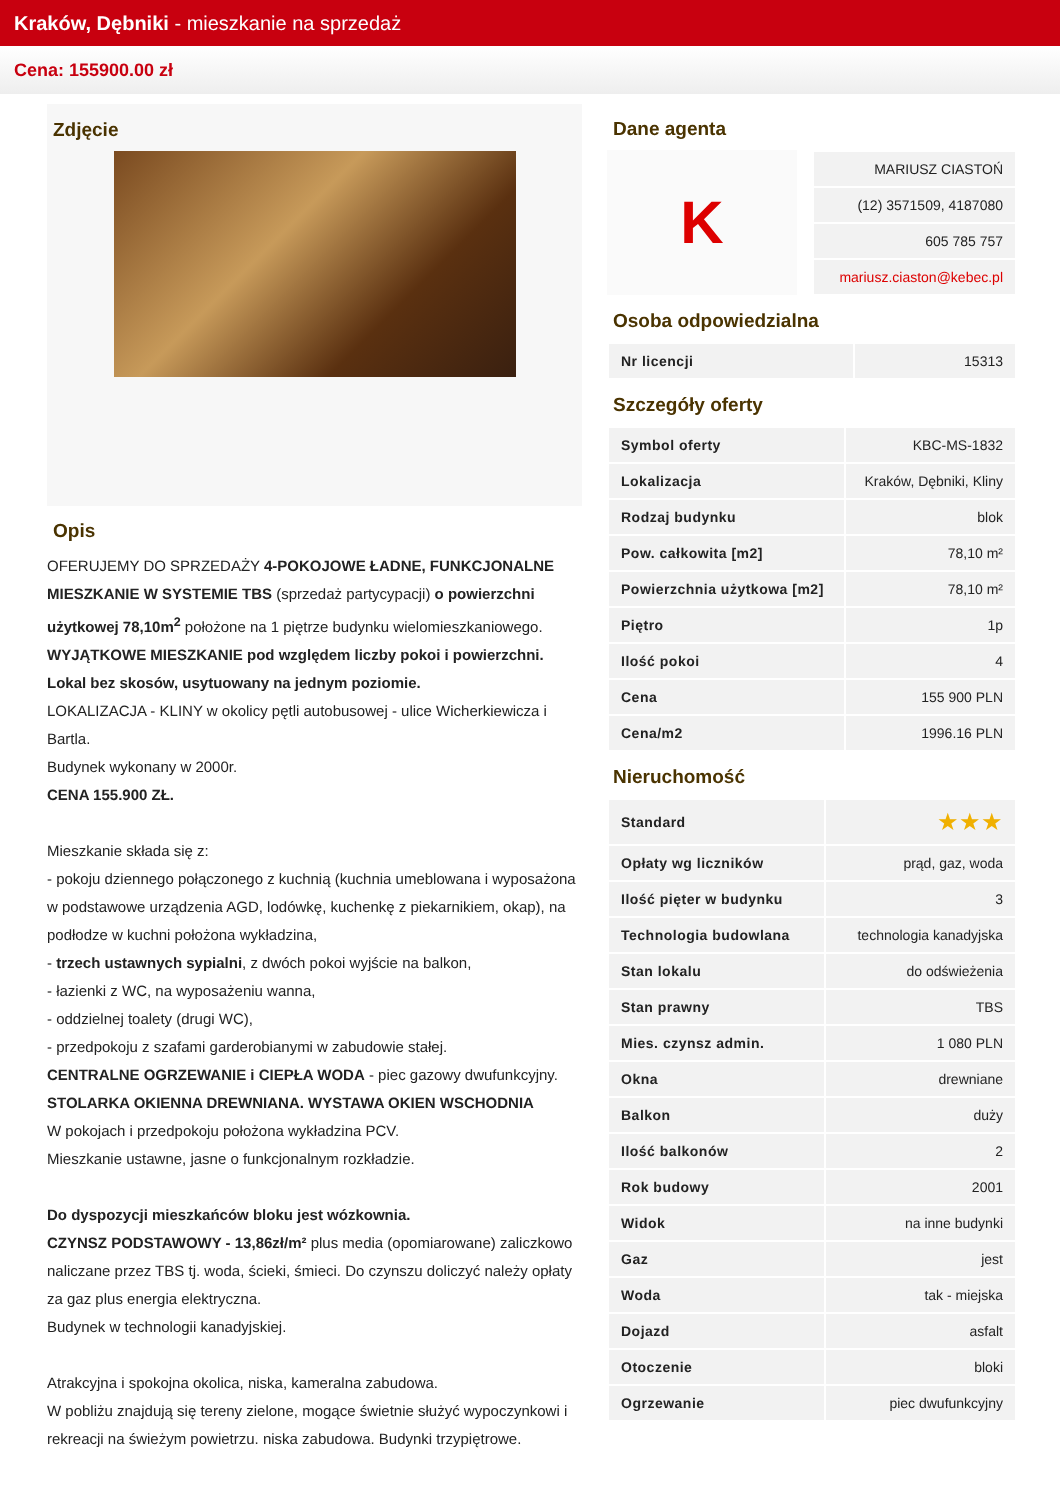Kraków, Dębniki - mieszkanie na sprzedaż
Cena: 155900.00 zł
Zdjęcie
Opis
OFERUJEMY DO SPRZEDAŻY 4-POKOJOWE ŁADNE, FUNKCJONALNE MIESZKANIE W SYSTEMIE TBS (sprzedaż partycypacji) o powierzchni użytkowej 78,10m<sup>2</sup> położone na 1 piętrze budynku wielomieszkaniowego.
WYJĄTKOWE MIESZKANIE pod względem liczby pokoi i powierzchni. Lokal bez skosów, usytuowany na jednym poziomie.
LOKALIZACJA - KLINY w okolicy pętli autobusowej - ulice Wicherkiewicza i Bartla.
Budynek wykonany w 2000r.
CENA 155.900 ZŁ.
Mieszkanie składa się z:
- pokoju dziennego połączonego z kuchnią (kuchnia umeblowana i wyposażona w podstawowe urządzenia AGD, lodówkę, kuchenkę z piekarnikiem, okap), na podłodze w kuchni położona wykładzina,
- trzech ustawnych sypialni, z dwóch pokoi wyjście na balkon,
- łazienki z WC, na wyposażeniu wanna,
- oddzielnej toalety (drugi WC),
- przedpokoju z szafami garderobianymi w zabudowie stałej.
CENTRALNE OGRZEWANIE i CIEPŁA WODA - piec gazowy dwufunkcyjny.
STOLARKA OKIENNA DREWNIANA. WYSTAWA OKIEN WSCHODNIA
W pokojach i przedpokoju położona wykładzina PCV.
Mieszkanie ustawne, jasne o funkcjonalnym rozkładzie.
Do dyspozycji mieszkańców bloku jest wózkownia.
CZYNSZ PODSTAWOWY - 13,86zł/m² plus media (opomiarowane) zaliczkowo naliczane przez TBS tj. woda, ścieki, śmieci. Do czynszu doliczyć należy opłaty za gaz plus energia elektryczna.
Budynek w technologii kanadyjskiej.
Atrakcyjna i spokojna okolica, niska, kameralna zabudowa.
W pobliżu znajdują się tereny zielone, mogące świetnie służyć wypoczynkowi i rekreacji na świeżym powietrzu. niska zabudowa. Budynki trzypiętrowe.
Dane agenta
K
| MARIUSZ CIASTOŃ |
| (12) 3571509, 4187080 |
| 605 785 757 |
| mariusz.ciaston@kebec.pl |
Osoba odpowiedzialna
| Nr licencji | 15313 |
Szczegóły oferty
| Symbol oferty | KBC-MS-1832 |
| Lokalizacja | Kraków, Dębniki, Kliny |
| Rodzaj budynku | blok |
| Pow. całkowita [m2] | 78,10 m² |
| Powierzchnia użytkowa [m2] | 78,10 m² |
| Piętro | 1p |
| Ilość pokoi | 4 |
| Cena | 155 900 PLN |
| Cena/m2 | 1996.16 PLN |
Nieruchomość
| Standard | ★★★ |
| Opłaty wg liczników | prąd, gaz, woda |
| Ilość pięter w budynku | 3 |
| Technologia budowlana | technologia kanadyjska |
| Stan lokalu | do odświeżenia |
| Stan prawny | TBS |
| Mies. czynsz admin. | 1 080 PLN |
| Okna | drewniane |
| Balkon | duży |
| Ilość balkonów | 2 |
| Rok budowy | 2001 |
| Widok | na inne budynki |
| Gaz | jest |
| Woda | tak - miejska |
| Dojazd | asfalt |
| Otoczenie | bloki |
| Ogrzewanie | piec dwufunkcyjny |